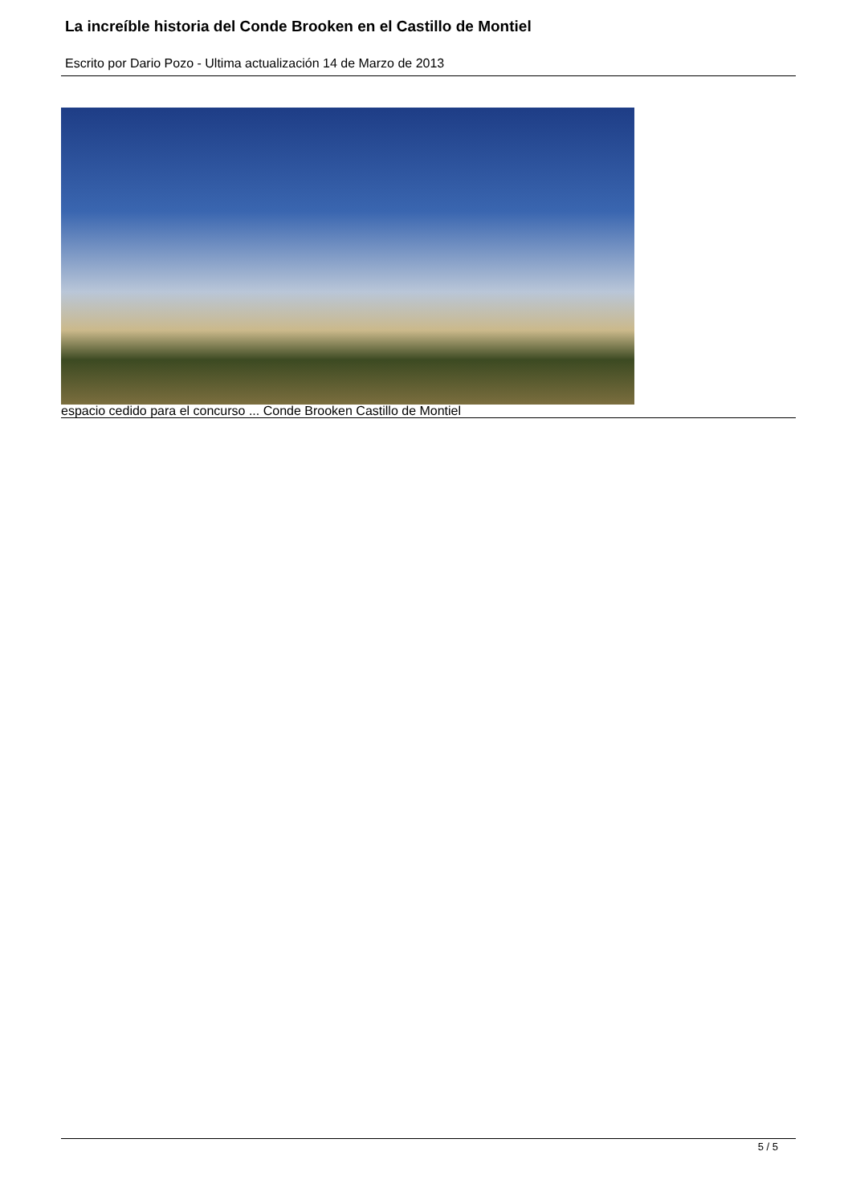La increíble historia del Conde Brooken en el Castillo de Montiel
Escrito por Dario Pozo - Ultima actualización 14 de Marzo de 2013
espacio cedido para el concurso ... Conde Brooken Castillo de Montiel
5 / 5